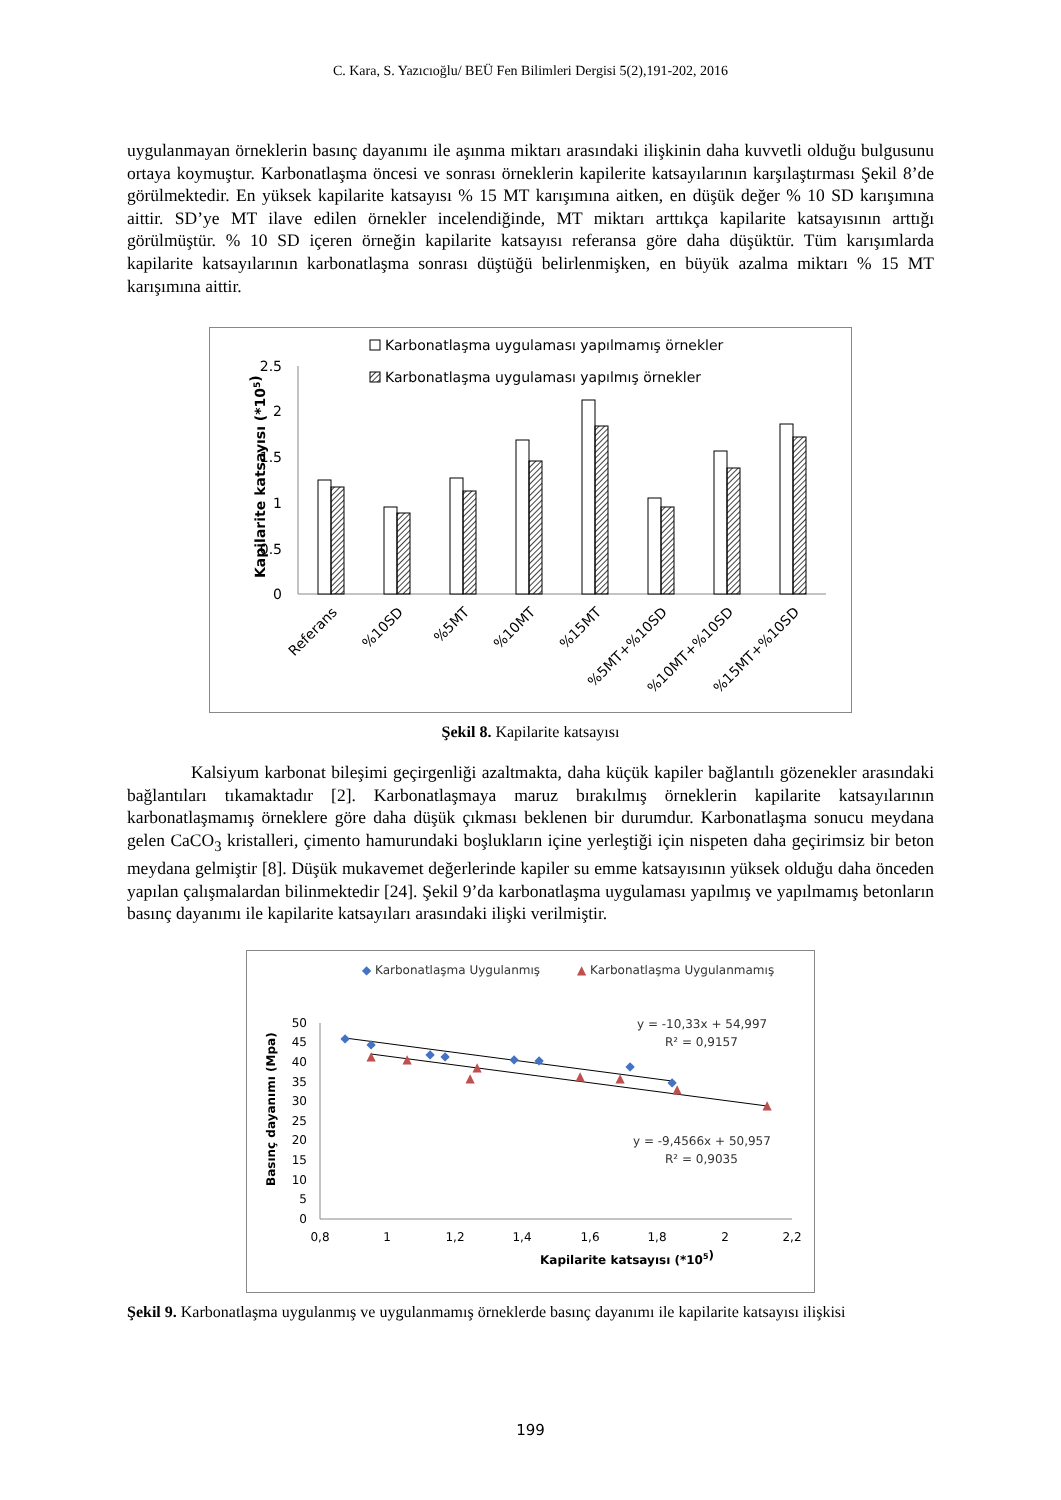C. Kara, S. Yazıcıoğlu/ BEÜ Fen Bilimleri Dergisi 5(2),191-202, 2016
uygulanmayan örneklerin basınç dayanımı ile aşınma miktarı arasındaki ilişkinin daha kuvvetli olduğu bulgusunu ortaya koymuştur. Karbonatlaşma öncesi ve sonrası örneklerin kapilerite katsayılarının karşılaştırması Şekil 8’de görülmektedir. En yüksek kapilarite katsayısı % 15 MT karışımına aitken, en düşük değer % 10 SD karışımına aittir. SD’ye MT ilave edilen örnekler incelendiğinde, MT miktarı arttıkça kapilarite katsayısının arttığı görülmüştür. % 10 SD içeren örneğin kapilarite katsayısı referansa göre daha düşüktür. Tüm karışımlarda kapilarite katsayılarının karbonatlaşma sonrası düştüğü belirlenmişken, en büyük azalma miktarı % 15 MT karışımına aittir.
Karbonatlaşma uygulaması yapılmamış örnekler
Karbonatlaşma uygulaması yapılmış örnekler
Kapilarite katsayısı (*105)
2.5
2
1.5
1
0.5
0
Referans
%10SD
%5MT
%10MT
%15MT
%5MT+%10SD
%10MT+%10SD
%15MT+%10SD
Şekil 8. Kapilarite katsayısı
Kalsiyum karbonat bileşimi geçirgenliği azaltmakta, daha küçük kapiler bağlantılı gözenekler arasındaki bağlantıları tıkamaktadır [2]. Karbonatlaşmaya maruz bırakılmış örneklerin kapilarite katsayılarının karbonatlaşmamış örneklere göre daha düşük çıkması beklenen bir durumdur. Karbonatlaşma sonucu meydana gelen CaCO<sub>3</sub> kristalleri, çimento hamurundaki boşlukların içine yerleştiği için nispeten daha geçirimsiz bir beton meydana gelmiştir [8]. Düşük mukavemet değerlerinde kapiler su emme katsayısının yüksek olduğu daha önceden yapılan çalışmalardan bilinmektedir [24]. Şekil 9’da karbonatlaşma uygulaması yapılmış ve yapılmamış betonların basınç dayanımı ile kapilarite katsayıları arasındaki ilişki verilmiştir.
◆ Karbonatlaşma Uygulanmış
▲ Karbonatlaşma Uygulanmamış
Basınç dayanımı (Mpa)
50
45
40
35
30
25
20
15
10
5
0
0,8
1
1,2
1,4
1,6
1,8
2
2,2
Kapilarite katsayısı (*105)
◆
◆
◆
◆
◆
◆
◆
◆
▲
▲
▲
▲
▲
▲
▲
▲
y = -10,33x + 54,997
R² = 0,9157
y = -9,4566x + 50,957
R² = 0,9035
Şekil 9. Karbonatlaşma uygulanmış ve uygulanmamış örneklerde basınç dayanımı ile kapilarite katsayısı ilişkisi
199